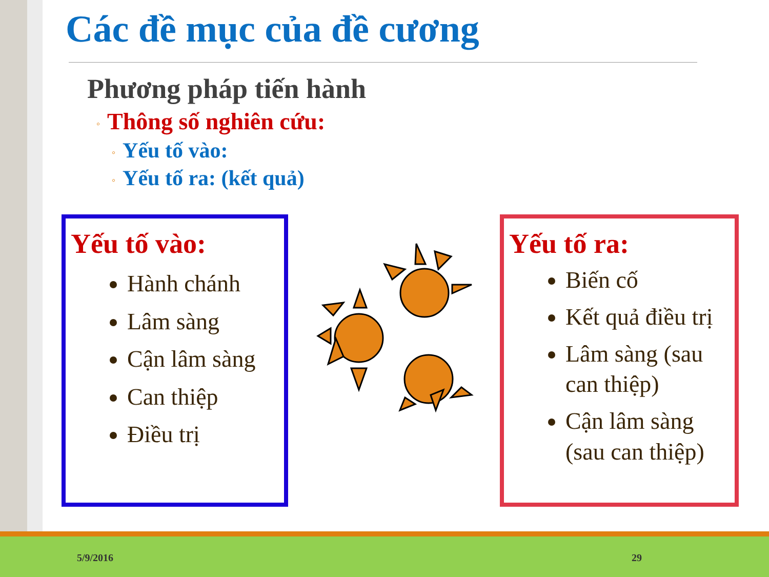Các đề mục của đề cương
Phương pháp tiến hành
◦ Thông số nghiên cứu:
◦ Yếu tố vào:
◦ Yếu tố ra: (kết quả)
Yếu tố vào:
Hành chánh
Lâm sàng
Cận lâm sàng
Can thiệp
Điều trị
Yếu tố ra:
Biến cố
Kết quả điều trị
Lâm sàng (sau can thiệp)
Cận lâm sàng (sau can thiệp)
5/9/2016 29